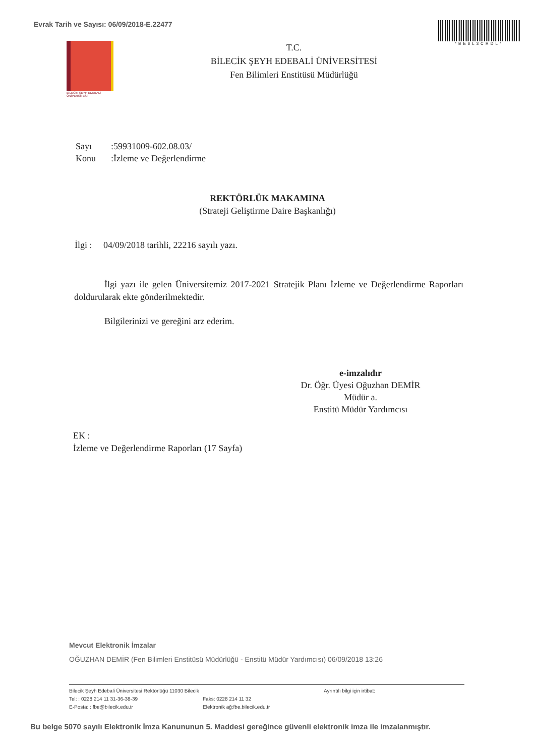Evrak Tarih ve Sayısı: 06/09/2018-E.22477
*BE6L3CRDL*
BİLECİK ŞEYH EDEBALİ
ÜNİVERSİTESİ
T.C.
BİLECİK ŞEYH EDEBALİ ÜNİVERSİTESİ
Fen Bilimleri Enstitüsü Müdürlüğü
Sayı:59931009-602.08.03/
Konu:İzleme ve Değerlendirme
REKTÖRLÜK MAKAMINA
(Strateji Geliştirme Daire Başkanlığı)
İlgi : 04/09/2018 tarihli, 22216 sayılı yazı.
İlgi yazı ile gelen Üniversitemiz 2017-2021 Stratejik Planı İzleme ve Değerlendirme Raporları doldurularak ekte gönderilmektedir.
Bilgilerinizi ve gereğini arz ederim.
e-imzalıdır
Dr. Öğr. Üyesi Oğuzhan DEMİR
Müdür a.
Enstitü Müdür Yardımcısı
EK :
İzleme ve Değerlendirme Raporları (17 Sayfa)
Mevcut Elektronik İmzalar
OĞUZHAN DEMİR (Fen Bilimleri Enstitüsü Müdürlüğü - Enstitü Müdür Yardımcısı) 06/09/2018 13:26
Bilecik Şeyh Edebali Üniversitesi Rektörlüğü 11030 Bilecik
Tel: : 0228 214 11 31-36-38-39
E-Posta: : fbe@bilecik.edu.tr
Faks: 0228 214 11 32
Elektronik ağ:fbe.bilecik.edu.tr
Ayrıntılı bilgi için irtibat:
Bu belge 5070 sayılı Elektronik İmza Kanununun 5. Maddesi gereğince güvenli elektronik imza ile imzalanmıştır.